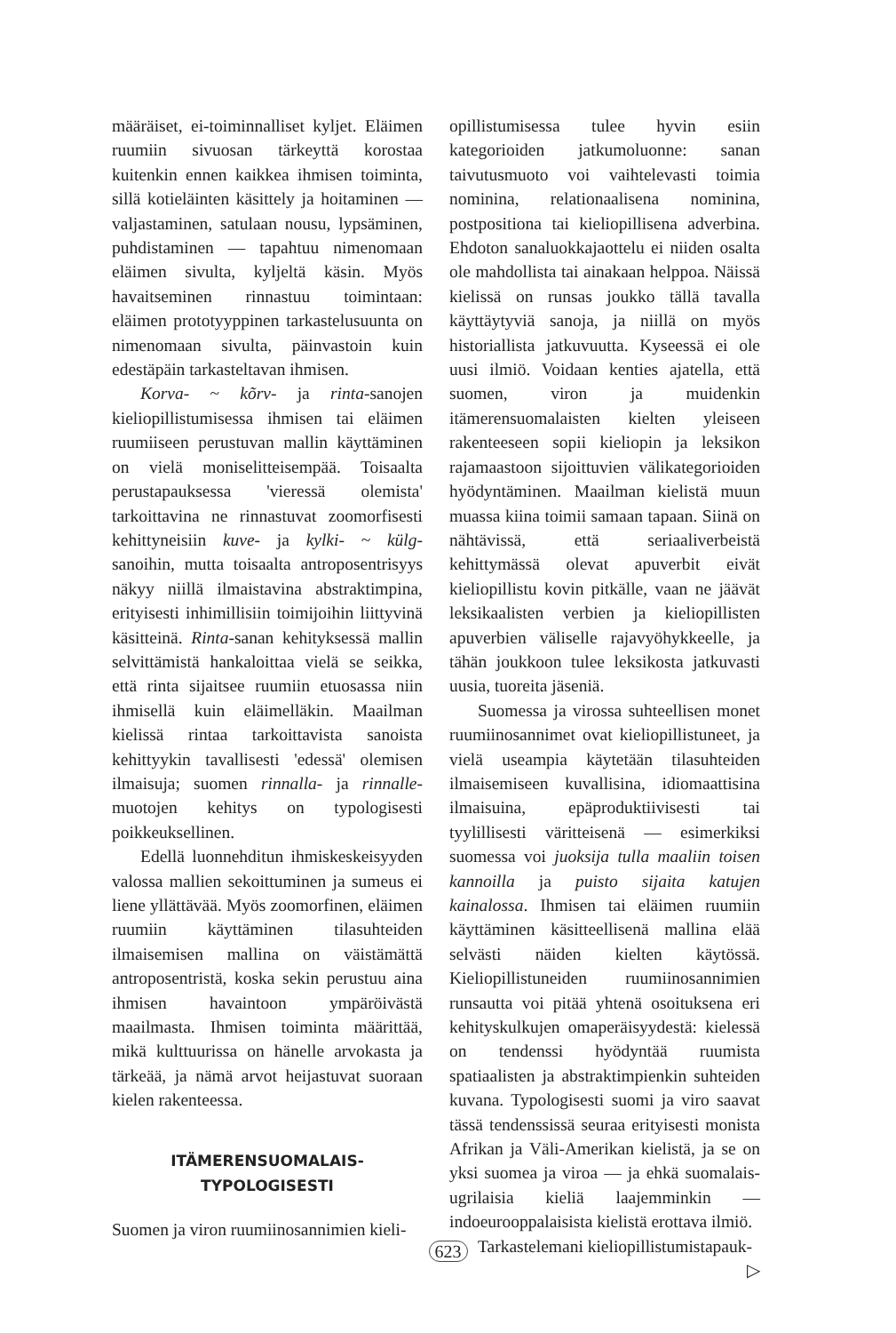määräiset, ei-toiminnalliset kyljet. Eläimen ruumiin sivuosan tärkeyttä korostaa kuitenkin ennen kaikkea ihmisen toiminta, sillä kotieläinten käsittely ja hoitaminen — valjastaminen, satulaan nousu, lypsäminen, puhdistaminen — tapahtuu nimenomaan eläimen sivulta, kyljeltä käsin. Myös havaitseminen rinnastuu toimintaan: eläimen prototyyppinen tarkastelusuunta on nimenomaan sivulta, päinvastoin kuin edestäpäin tarkasteltavan ihmisen.
Korva- ~ kõrv- ja rinta-sanojen kieliopillistumisessa ihmisen tai eläimen ruumiiseen perustuvan mallin käyttäminen on vielä moniselitteisempää. Toisaalta perustapauksessa 'vieressä olemista' tarkoittavina ne rinnastuvat zoomorfisesti kehittyneisiin kuve- ja kylki- ~ külg-sanoihin, mutta toisaalta antroposentrisyys näkyy niillä ilmaistavina abstraktimpina, erityisesti inhimillisiin toimijoihin liittyvinä käsitteinä. Rinta-sanan kehityksessä mallin selvittämistä hankaloittaa vielä se seikka, että rinta sijaitsee ruumiin etuosassa niin ihmisellä kuin eläimelläkin. Maailman kielissä rintaa tarkoittavista sanoista kehittyykin tavallisesti 'edessä' olemisen ilmaisuja; suomen rinnalla- ja rinnalle-muotojen kehitys on typologisesti poikkeuksellinen.
Edellä luonnehditun ihmiskeskeisyyden valossa mallien sekoittuminen ja sumeus ei liene yllättävää. Myös zoomorfinen, eläimen ruumiin käyttäminen tilasuhteiden ilmaisemisen mallina on väistämättä antroposentristä, koska sekin perustuu aina ihmisen havaintoon ympäröivästä maailmasta. Ihmisen toiminta määrittää, mikä kulttuurissa on hänelle arvokasta ja tärkeää, ja nämä arvot heijastuvat suoraan kielen rakenteessa.
ITÄMERENSUOMALAIS-
TYPOLOGISESTI
Suomen ja viron ruumiinosannimien kieli-
opillistumisessa tulee hyvin esiin kategorioiden jatkumoluonne: sanan taivutusmuoto voi vaihtelevasti toimia nominina, relationaalisena nominina, postpositiona tai kieliopillisena adverbina. Ehdoton sanaluokkajaottelu ei niiden osalta ole mahdollista tai ainakaan helppoa. Näissä kielissä on runsas joukko tällä tavalla käyttäytyviä sanoja, ja niillä on myös historiallista jatkuvuutta. Kyseessä ei ole uusi ilmiö. Voidaan kenties ajatella, että suomen, viron ja muidenkin itämerensuomalaisten kielten yleiseen rakenteeseen sopii kieliopin ja leksikon rajamaastoon sijoittuvien välikategorioiden hyödyntäminen. Maailman kielistä muun muassa kiina toimii samaan tapaan. Siinä on nähtävissä, että seriaaliverbeistä kehittymässä olevat apuverbit eivät kieliopillistu kovin pitkälle, vaan ne jäävät leksikaalisten verbien ja kieliopillisten apuverbien väliselle rajavyöhykkeelle, ja tähän joukkoon tulee leksikosta jatkuvasti uusia, tuoreita jäseniä.
Suomessa ja virossa suhteellisen monet ruumiinosannimet ovat kieliopillistuneet, ja vielä useampia käytetään tilasuhteiden ilmaisemiseen kuvallisina, idiomaattisina ilmaisuina, epäproduktiivisesti tai tyylillisesti väritteisenä — esimerkiksi suomessa voi juoksija tulla maaliin toisen kannoilla ja puisto sijaita katujen kainalossa. Ihmisen tai eläimen ruumiin käyttäminen käsitteellisenä mallina elää selvästi näiden kielten käytössä. Kieliopillistuneiden ruumiinosannimien runsautta voi pitää yhtenä osoituksena eri kehityskulkujen omaperäisyydestä: kielessä on tendenssi hyödyntää ruumista spatiaalisten ja abstraktimpienkin suhteiden kuvana. Typologisesti suomi ja viro saavat tässä tendenssissä seuraa erityisesti monista Afrikan ja Väli-Amerikan kielistä, ja se on yksi suomea ja viroa — ja ehkä suomalais-ugrilaisia kieliä laajemminkin — indoeurooppalaisista kielistä erottava ilmiö.
Tarkastelemani kieliopillistumistapauk-
▷
623